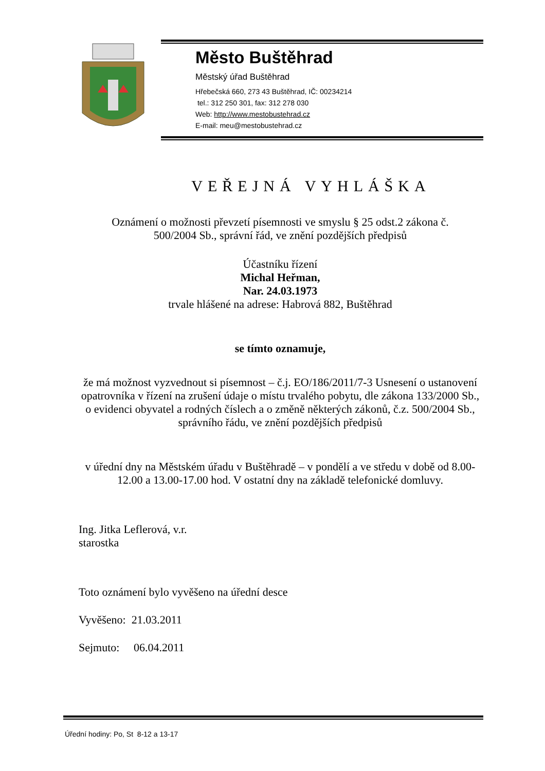Město Buštěhrad
Městský úřad Buštěhrad
Hřebečská 660, 273 43 Buštěhrad, IČ: 00234214
tel.: 312 250 301, fax: 312 278 030
Web: http://www.mestobustehrad.cz
E-mail: meu@mestobustehrad.cz
VEŘEJNÁ VYHLÁŠKA
Oznámení o možnosti převzetí písemnosti ve smyslu § 25 odst.2 zákona č.
500/2004 Sb., správní řád, ve znění pozdějších předpisů
Účastníku řízení
Michal Heřman,
Nar. 24.03.1973
trvale hlášené na adrese: Habrová 882, Buštěhrad
se tímto oznamuje,
že má možnost vyzvednout si písemnost – č.j. EO/186/2011/7-3 Usnesení o ustanovení opatrovníka v řízení na zrušení údaje o místu trvalého pobytu, dle zákona 133/2000 Sb., o evidenci obyvatel a rodných číslech a o změně některých zákonů, č.z. 500/2004 Sb., správního řádu, ve znění pozdějších předpisů
v úřední dny na Městském úřadu v Buštěhradě – v pondělí a ve středu v době od 8.00-12.00 a 13.00-17.00 hod. V ostatní dny na základě telefonické domluvy.
Ing. Jitka Leflerová, v.r.
starostka
Toto oznámení bylo vyvěšeno na úřední desce
Vyvěšeno: 21.03.2011
Sejmuto: 06.04.2011
Úřední hodiny: Po, St 8-12 a 13-17